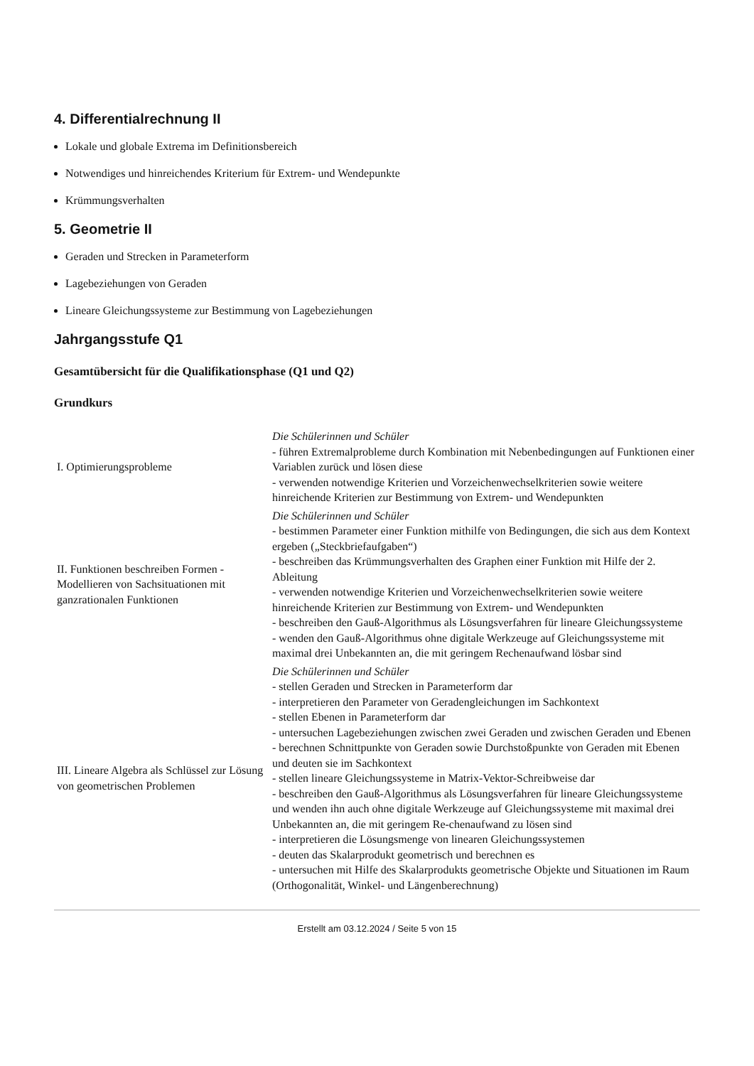4. Differentialrechnung II
Lokale und globale Extrema im Definitionsbereich
Notwendiges und hinreichendes Kriterium für Extrem- und Wendepunkte
Krümmungsverhalten
5. Geometrie II
Geraden und Strecken in Parameterform
Lagebeziehungen von Geraden
Lineare Gleichungssysteme zur Bestimmung von Lagebeziehungen
Jahrgangsstufe Q1
Gesamtübersicht für die Qualifikationsphase (Q1 und Q2)
Grundkurs
| I. Optimierungsprobleme | Die Schülerinnen und Schüler - führen Extremalprobleme durch Kombination mit Nebenbedingungen auf Funktionen einer Variablen zurück und lösen diese - verwenden notwendige Kriterien und Vorzeichenwechselkriterien sowie weitere hinreichende Kriterien zur Bestimmung von Extrem- und Wendepunkten |
| II. Funktionen beschreiben Formen - Modellieren von Sachsituationen mit ganzrationalen Funktionen | Die Schülerinnen und Schüler - bestimmen Parameter einer Funktion mithilfe von Bedingungen, die sich aus dem Kontext ergeben („Steckbriefaufgaben“) - beschreiben das Krümmungsverhalten des Graphen einer Funktion mit Hilfe der 2. Ableitung - verwenden notwendige Kriterien und Vorzeichenwechselkriterien sowie weitere hinreichende Kriterien zur Bestimmung von Extrem- und Wendepunkten - beschreiben den Gauß-Algorithmus als Lösungsverfahren für lineare Gleichungssysteme - wenden den Gauß-Algorithmus ohne digitale Werkzeuge auf Gleichungssysteme mit maximal drei Unbekannten an, die mit geringem Rechenaufwand lösbar sind |
| III. Lineare Algebra als Schlüssel zur Lösung von geometrischen Problemen | Die Schülerinnen und Schüler - stellen Geraden und Strecken in Parameterform dar - interpretieren den Parameter von Geradengleichungen im Sachkontext - stellen Ebenen in Parameterform dar - untersuchen Lagebeziehungen zwischen zwei Geraden und zwischen Geraden und Ebenen - berechnen Schnittpunkte von Geraden sowie Durchstoßpunkte von Geraden mit Ebenen und deuten sie im Sachkontext - stellen lineare Gleichungssysteme in Matrix-Vektor-Schreibweise dar - beschreiben den Gauß-Algorithmus als Lösungsverfahren für lineare Gleichungssysteme und wenden ihn auch ohne digitale Werkzeuge auf Gleichungssysteme mit maximal drei Unbekannten an, die mit geringem Re-chenaufwand zu lösen sind - interpretieren die Lösungsmenge von linearen Gleichungssystemen - deuten das Skalarprodukt geometrisch und berechnen es - untersuchen mit Hilfe des Skalarprodukts geometrische Objekte und Situationen im Raum (Orthogonalität, Winkel- und Längenberechnung) |
Erstellt am 03.12.2024 / Seite 5 von 15